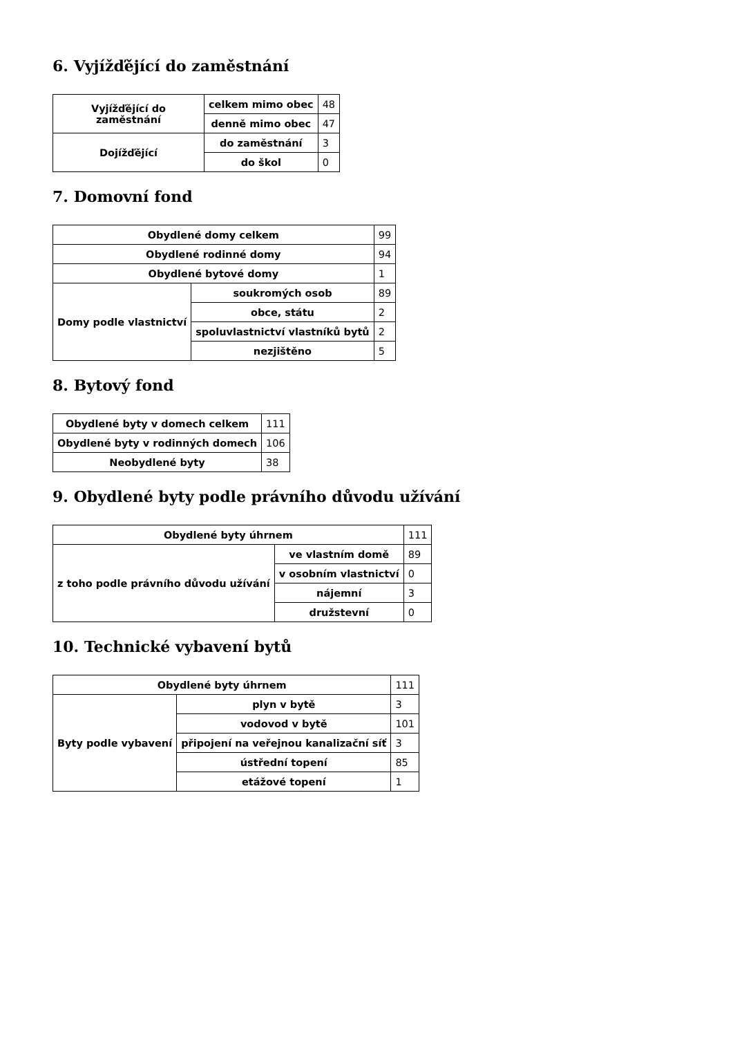6. Vyjížďějící do zaměstnání
| Vyjížďějící do zaměstnání | celkem mimo obec | 48 |
| | denně mimo obec | 47 |
| Dojížďějící | do zaměstnání | 3 |
| | do škol | 0 |
7. Domovní fond
| Obydlené domy celkem | | 99 |
| Obydlené rodinné domy | | 94 |
| Obydlené bytové domy | | 1 |
| Domy podle vlastnictví | soukromých osob | 89 |
| | obce, státu | 2 |
| | spoluvlastnictví vlastníků bytů | 2 |
| | nezjištěno | 5 |
8. Bytový fond
| Obydlené byty v domech celkem | 111 |
| Obydlené byty v rodinných domech | 106 |
| Neobydlené byty | 38 |
9. Obydlené byty podle právního důvodu užívání
| Obydlené byty úhrnem | | 111 |
| z toho podle právního důvodu užívání | ve vlastním domě | 89 |
| | v osobním vlastnictví | 0 |
| | nájemní | 3 |
| | družstevní | 0 |
10. Technické vybavení bytů
| Obydlené byty úhrnem | | 111 |
| Byty podle vybavení | plyn v bytě | 3 |
| | vodovod v bytě | 101 |
| | připojení na veřejnou kanalizační síť | 3 |
| | ústřední topení | 85 |
| | etážové topení | 1 |